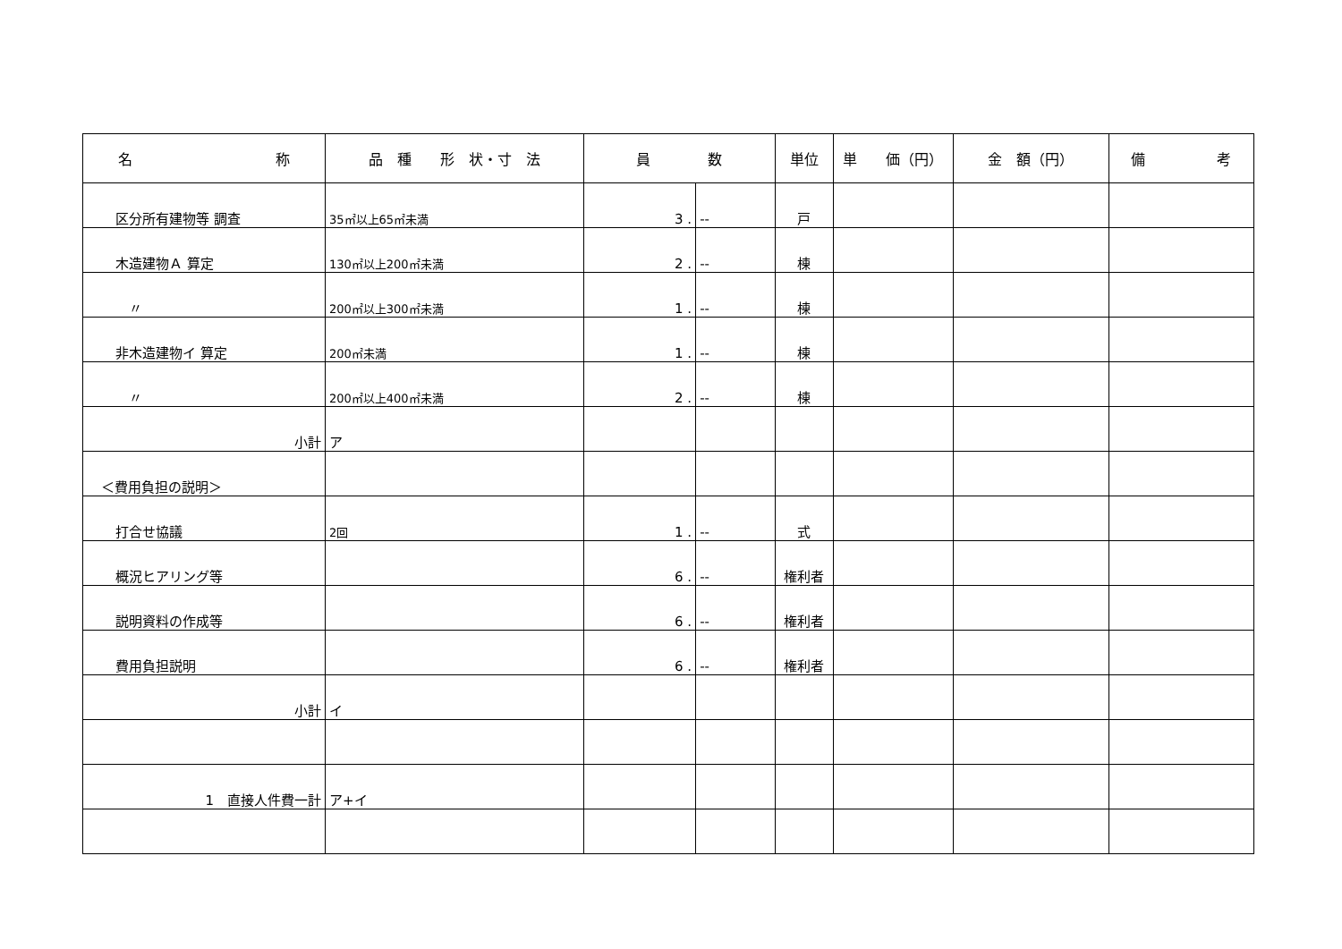| 名 称 | 品 種 形 状・寸 法 | 員 数 | | 単位 | 単 価（円） | 金 額（円） | 備 考 |
| --- | --- | --- | --- | --- | --- | --- | --- |
| 区分所有建物等 調査 | 35㎡以上65㎡未満 | 3 . | -- | 戸 | | | |
| 木造建物Ａ 算定 | 130㎡以上200㎡未満 | 2 . | -- | 棟 | | | |
| 〃 | 200㎡以上300㎡未満 | 1 . | -- | 棟 | | | |
| 非木造建物イ 算定 | 200㎡未満 | 1 . | -- | 棟 | | | |
| 〃 | 200㎡以上400㎡未満 | 2 . | -- | 棟 | | | |
| 小計 | ア | | | | | | |
| ＜費用負担の説明＞ | | | | | | | |
| 打合せ協議 | 2回 | 1 . | -- | 式 | | | |
| 概況ヒアリング等 | | 6 . | -- | 権利者 | | | |
| 説明資料の作成等 | | 6 . | -- | 権利者 | | | |
| 費用負担説明 | | 6 . | -- | 権利者 | | | |
| 小計 | イ | | | | | | |
| 1 直接人件費一計 | ア+イ | | | | | | |